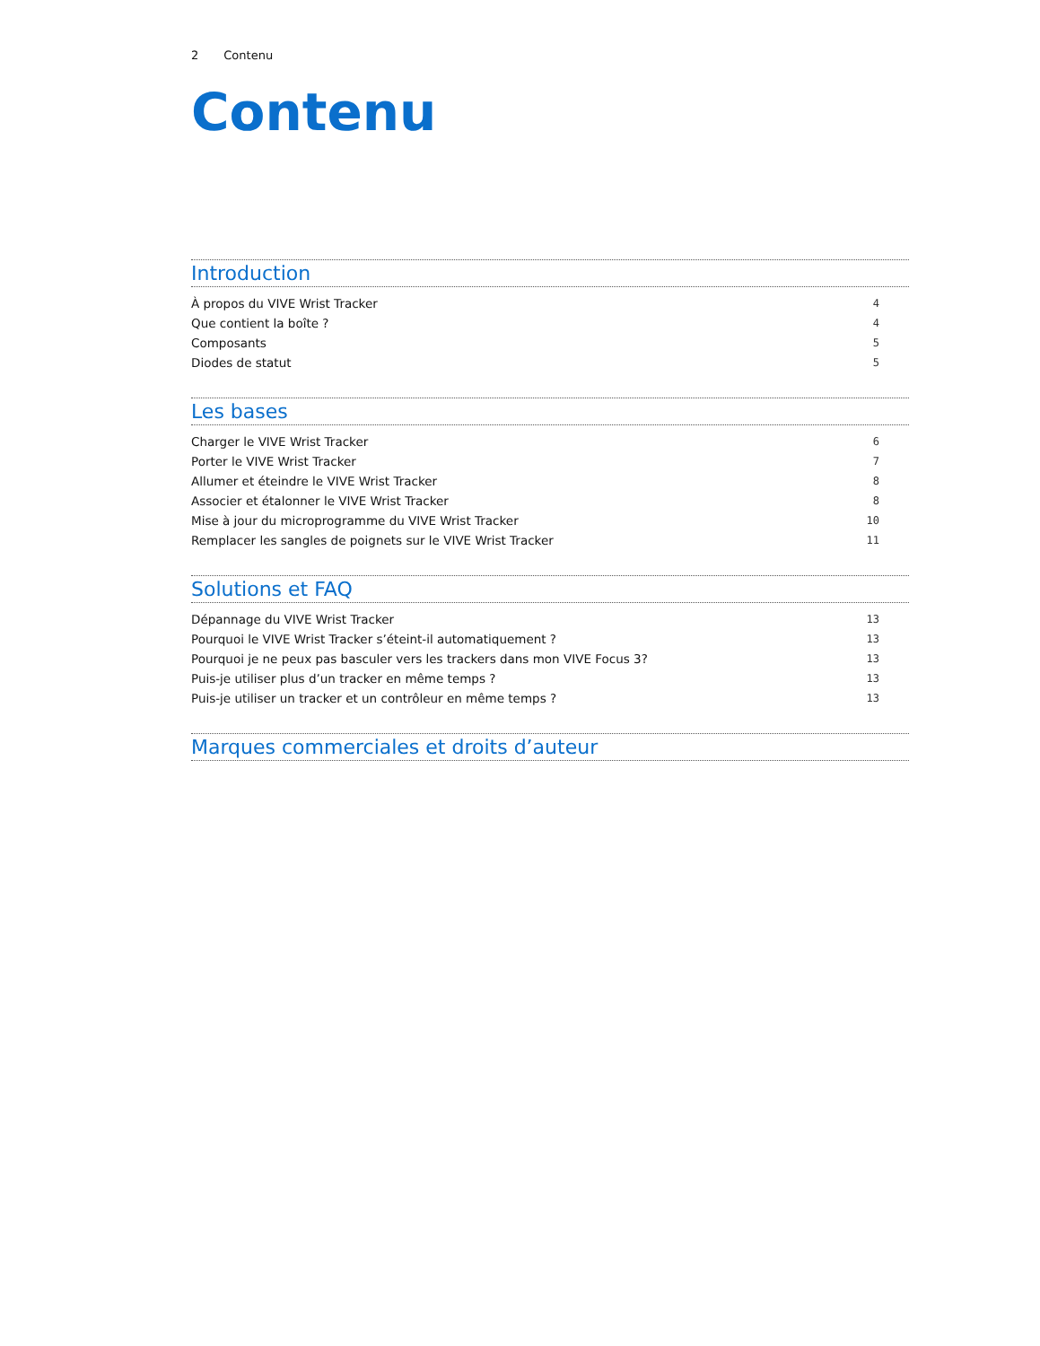2 Contenu
Contenu
Introduction
À propos du VIVE Wrist Tracker 4
Que contient la boîte ? 4
Composants 5
Diodes de statut 5
Les bases
Charger le VIVE Wrist Tracker 6
Porter le VIVE Wrist Tracker 7
Allumer et éteindre le VIVE Wrist Tracker 8
Associer et étalonner le VIVE Wrist Tracker 8
Mise à jour du microprogramme du VIVE Wrist Tracker 10
Remplacer les sangles de poignets sur le VIVE Wrist Tracker 11
Solutions et FAQ
Dépannage du VIVE Wrist Tracker 13
Pourquoi le VIVE Wrist Tracker s’éteint-il automatiquement ? 13
Pourquoi je ne peux pas basculer vers les trackers dans mon VIVE Focus 3? 13
Puis-je utiliser plus d’un tracker en même temps ? 13
Puis-je utiliser un tracker et un contrôleur en même temps ? 13
Marques commerciales et droits d’auteur